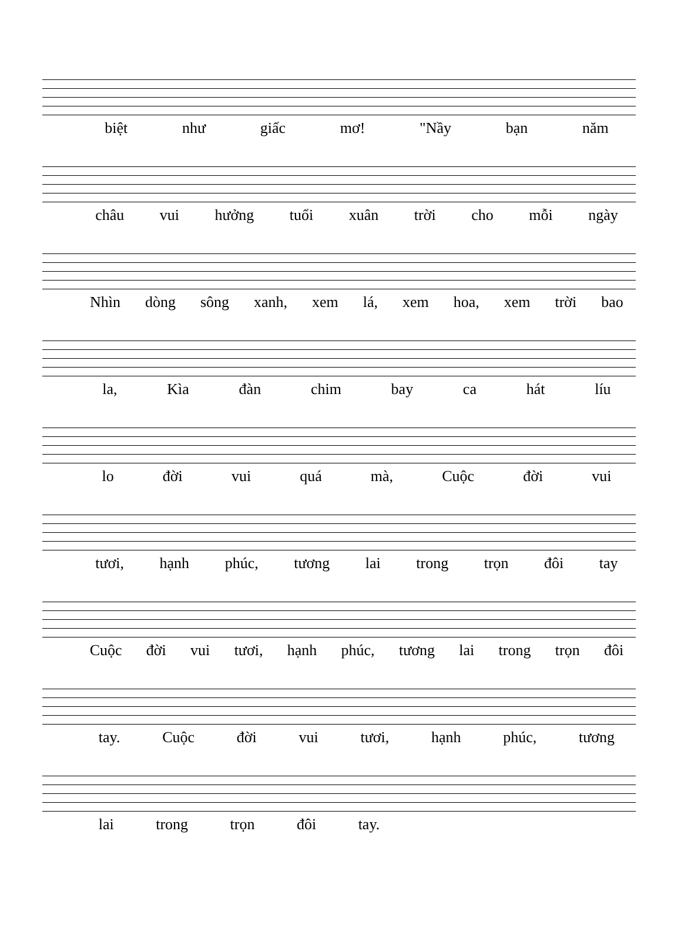biệt như giấc mơ! "Nầy bạn năm
châu vui hưởng tuổi xuân trời cho mỗi ngày
Nhìn dòng sông xanh, xem lá, xem hoa, xem trời bao
la, Kìa đàn chim bay ca hát líu
lo đời vui quá mà, Cuộc đời vui
tươi, hạnh phúc, tương lai trong trọn đôi tay
Cuộc đời vui tươi, hạnh phúc, tương lai trong trọn đôi
tay. Cuộc đời vui tươi, hạnh phúc, tương
lai trong trọn đôi tay.